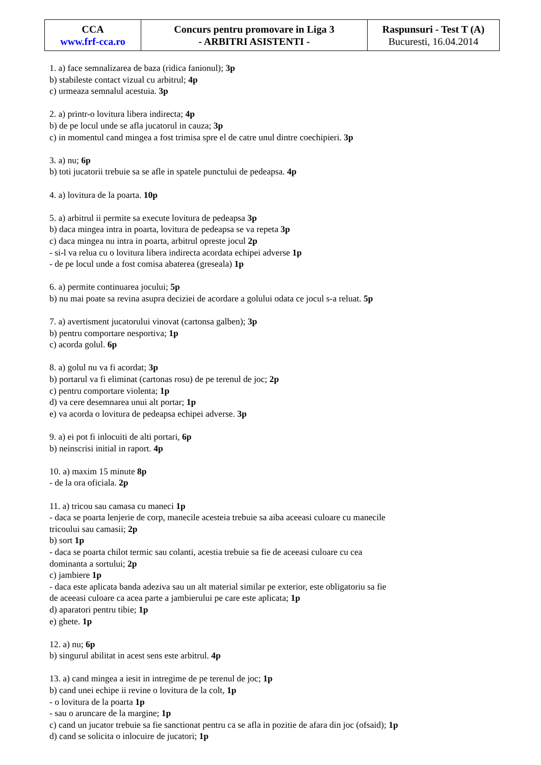| CCA www.frf-cca.ro | Concurs pentru promovare in Liga 3 - ARBITRI ASISTENTI - | Raspunsuri - Test T (A) Bucuresti, 16.04.2014 |
1. a) face semnalizarea de baza (ridica fanionul); 3p
b) stabileste contact vizual cu arbitrul; 4p
c) urmeaza semnalul acestuia. 3p
2. a) printr-o lovitura libera indirecta; 4p
b) de pe locul unde se afla jucatorul in cauza; 3p
c) in momentul cand mingea a fost trimisa spre el de catre unul dintre coechipieri. 3p
3. a) nu; 6p
b) toti jucatorii trebuie sa se afle in spatele punctului de pedeapsa. 4p
4. a) lovitura de la poarta. 10p
5. a) arbitrul ii permite sa execute lovitura de pedeapsa 3p
b) daca mingea intra in poarta, lovitura de pedeapsa se va repeta 3p
c) daca mingea nu intra in poarta, arbitrul opreste jocul 2p
- si-l va relua cu o lovitura libera indirecta acordata echipei adverse 1p
- de pe locul unde a fost comisa abaterea (greseala) 1p
6. a) permite continuarea jocului; 5p
b) nu mai poate sa revina asupra deciziei de acordare a golului odata ce jocul s-a reluat. 5p
7. a) avertisment jucatorului vinovat (cartonsa galben); 3p
b) pentru comportare nesportiva; 1p
c) acorda golul. 6p
8. a) golul nu va fi acordat; 3p
b) portarul va fi eliminat (cartonas rosu) de pe terenul de joc; 2p
c) pentru comportare violenta; 1p
d) va cere desemnarea unui alt portar; 1p
e) va acorda o lovitura de pedeapsa echipei adverse. 3p
9. a) ei pot fi inlocuiti de alti portari, 6p
b) neinscrisi initial in raport. 4p
10. a) maxim 15 minute 8p
- de la ora oficiala. 2p
11. a) tricou sau camasa cu maneci 1p
- daca se poarta lenjerie de corp, manecile acesteia trebuie sa aiba aceeasi culoare cu manecile
tricoului sau camasii; 2p
b) sort 1p
- daca se poarta chilot termic sau colanti, acestia trebuie sa fie de aceeasi culoare cu cea
dominanta a sortului; 2p
c) jambiere 1p
- daca este aplicata banda adeziva sau un alt material similar pe exterior, este obligatoriu sa fie
de aceeasi culoare ca acea parte a jambierului pe care este aplicata; 1p
d) aparatori pentru tibie; 1p
e) ghete. 1p
12. a) nu; 6p
b) singurul abilitat in acest sens este arbitrul. 4p
13. a) cand mingea a iesit in intregime de pe terenul de joc; 1p
b) cand unei echipe ii revine o lovitura de la colt, 1p
- o lovitura de la poarta 1p
- sau o aruncare de la margine; 1p
c) cand un jucator trebuie sa fie sanctionat pentru ca se afla in pozitie de afara din joc (ofsaid); 1p
d) cand se solicita o inlocuire de jucatori; 1p